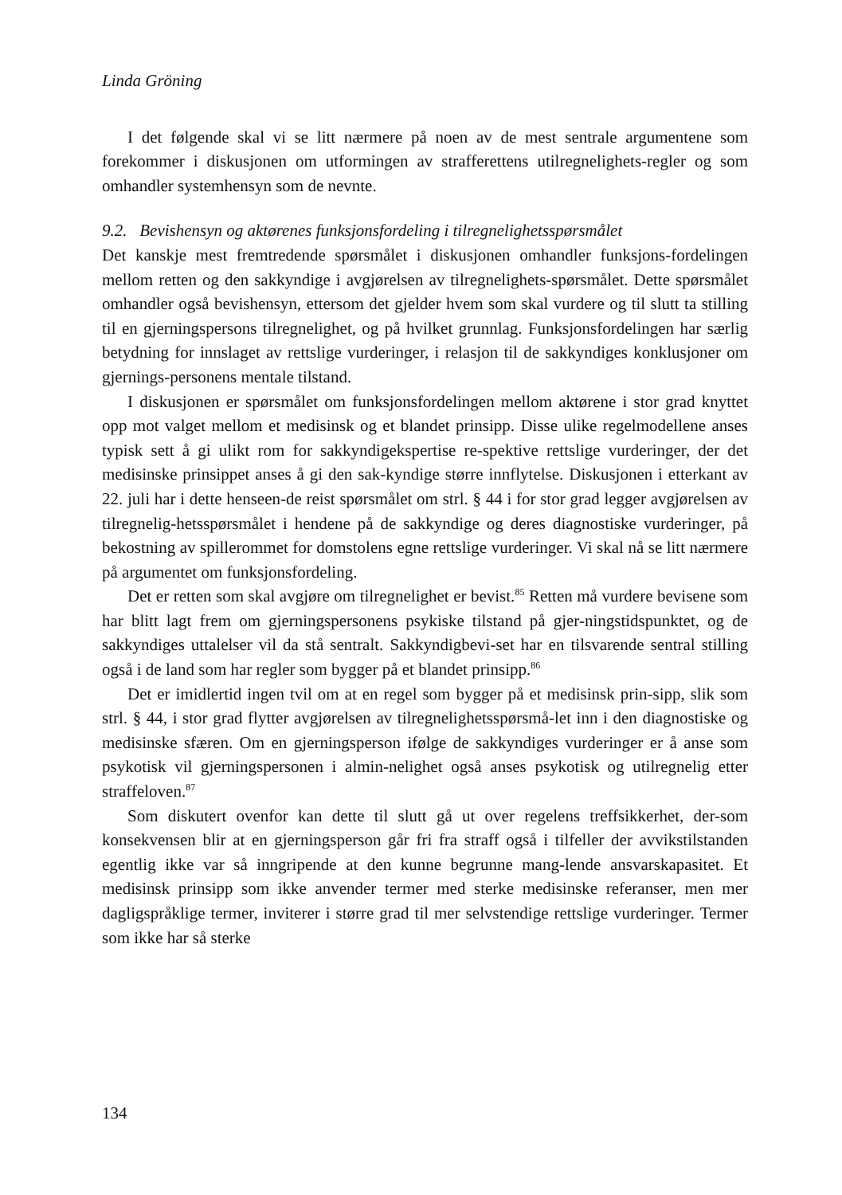Linda Gröning
I det følgende skal vi se litt nærmere på noen av de mest sentrale argumentene som forekommer i diskusjonen om utformingen av strafferettens utilregnelighets-regler og som omhandler systemhensyn som de nevnte.
9.2. Bevishensyn og aktørenes funksjonsfordeling i tilregnelighetsspørsmålet
Det kanskje mest fremtredende spørsmålet i diskusjonen omhandler funksjons-fordelingen mellom retten og den sakkyndige i avgjørelsen av tilregnelighets-spørsmålet. Dette spørsmålet omhandler også bevishensyn, ettersom det gjelder hvem som skal vurdere og til slutt ta stilling til en gjerningspersons tilregnelighet, og på hvilket grunnlag. Funksjonsfordelingen har særlig betydning for innslaget av rettslige vurderinger, i relasjon til de sakkyndiges konklusjoner om gjernings-personens mentale tilstand.
I diskusjonen er spørsmålet om funksjonsfordelingen mellom aktørene i stor grad knyttet opp mot valget mellom et medisinsk og et blandet prinsipp. Disse ulike regelmodellene anses typisk sett å gi ulikt rom for sakkyndigekspertise re-spektive rettslige vurderinger, der det medisinske prinsippet anses å gi den sak-kyndige større innflytelse. Diskusjonen i etterkant av 22. juli har i dette henseen-de reist spørsmålet om strl. § 44 i for stor grad legger avgjørelsen av tilregnelig-hetsspørsmålet i hendene på de sakkyndige og deres diagnostiske vurderinger, på bekostning av spillerommet for domstolens egne rettslige vurderinger. Vi skal nå se litt nærmere på argumentet om funksjonsfordeling.
Det er retten som skal avgjøre om tilregnelighet er bevist.<sup>85</sup> Retten må vurdere bevisene som har blitt lagt frem om gjerningspersonens psykiske tilstand på gjer-ningstidspunktet, og de sakkyndiges uttalelser vil da stå sentralt. Sakkyndigbevi-set har en tilsvarende sentral stilling også i de land som har regler som bygger på et blandet prinsipp.<sup>86</sup>
Det er imidlertid ingen tvil om at en regel som bygger på et medisinsk prin-sipp, slik som strl. § 44, i stor grad flytter avgjørelsen av tilregnelighetsspørsmå-let inn i den diagnostiske og medisinske sfæren. Om en gjerningsperson ifølge de sakkyndiges vurderinger er å anse som psykotisk vil gjerningspersonen i almin-nelighet også anses psykotisk og utilregnelig etter straffeloven.<sup>87</sup>
Som diskutert ovenfor kan dette til slutt gå ut over regelens treffsikkerhet, der-som konsekvensen blir at en gjerningsperson går fri fra straff også i tilfeller der avvikstilstanden egentlig ikke var så inngripende at den kunne begrunne mang-lende ansvarskapasitet. Et medisinsk prinsipp som ikke anvender termer med sterke medisinske referanser, men mer dagligspråklige termer, inviterer i større grad til mer selvstendige rettslige vurderinger. Termer som ikke har så sterke
134